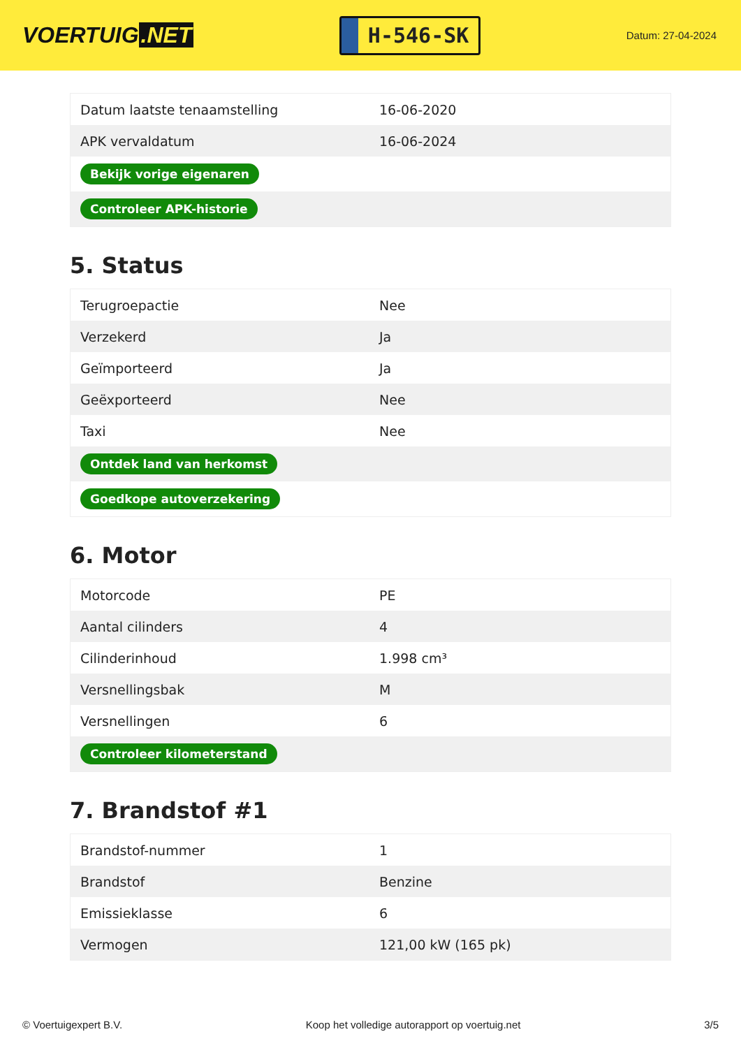VOERTUIG.NET
H-546-SK
Datum: 27-04-2024
| Datum laatste tenaamstelling | 16-06-2020 |
| APK vervaldatum | 16-06-2024 |
| Bekijk vorige eigenaren | |
| Controleer APK-historie | |
5. Status
| Terugroepactie | Nee |
| Verzekerd | Ja |
| Geïmporteerd | Ja |
| Geëxporteerd | Nee |
| Taxi | Nee |
| Ontdek land van herkomst | |
| Goedkope autoverzekering | |
6. Motor
| Motorcode | PE |
| Aantal cilinders | 4 |
| Cilinderinhoud | 1.998 cm³ |
| Versnellingsbak | M |
| Versnellingen | 6 |
| Controleer kilometerstand | |
7. Brandstof #1
| Brandstof-nummer | 1 |
| Brandstof | Benzine |
| Emissieklasse | 6 |
| Vermogen | 121,00 kW (165 pk) |
© Voertuigexpert B.V. Koop het volledige autorapport op voertuig.net 3/5